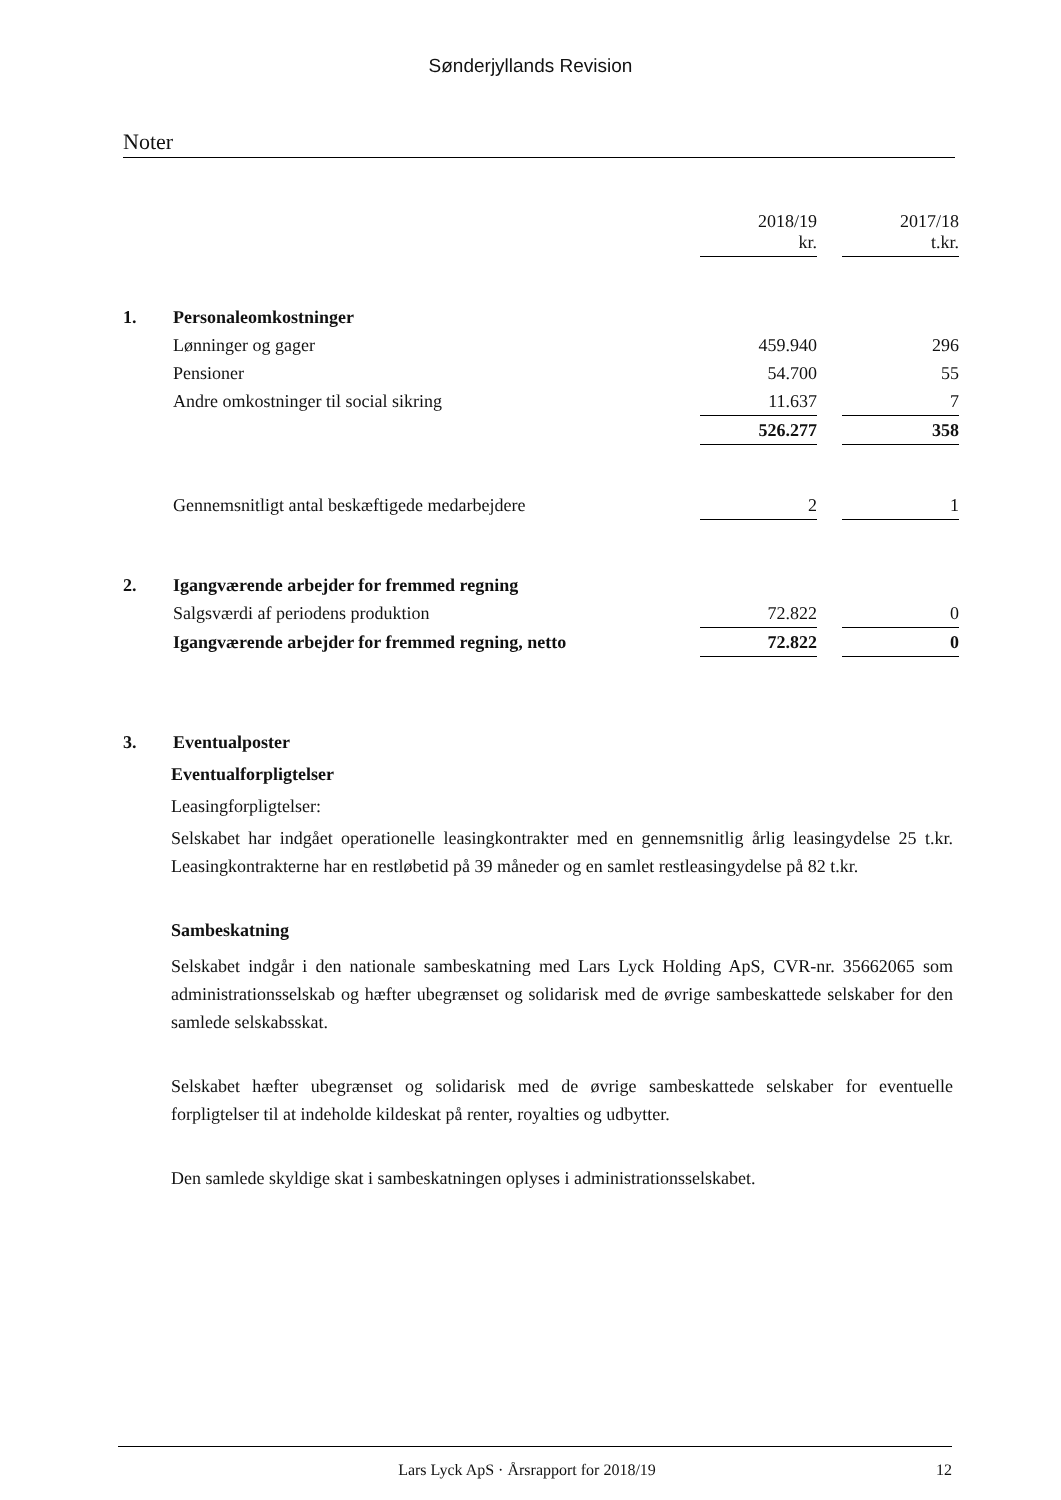Sønderjyllands Revision
Noter
| | | 2018/19 kr. | | 2017/18 t.kr. |
| 1. | Personaleomkostninger | | | |
| | Lønninger og gager | 459.940 | | 296 |
| | Pensioner | 54.700 | | 55 |
| | Andre omkostninger til social sikring | 11.637 | | 7 |
| | | 526.277 | | 358 |
| | Gennemsnitligt antal beskæftigede medarbejdere | 2 | | 1 |
| 2. | Igangværende arbejder for fremmed regning | | | |
| | Salgsværdi af periodens produktion | 72.822 | | 0 |
| | Igangværende arbejder for fremmed regning, netto | 72.822 | | 0 |
| 3. | Eventualposter | | | |
Eventualforpligtelser
Leasingforpligtelser:
Selskabet har indgået operationelle leasingkontrakter med en gennemsnitlig årlig leasingydelse 25 t.kr. Leasingkontrakterne har en restløbetid på 39 måneder og en samlet restleasingydelse på 82 t.kr.
Sambeskatning
Selskabet indgår i den nationale sambeskatning med Lars Lyck Holding ApS, CVR-nr. 35662065 som administrationsselskab og hæfter ubegrænset og solidarisk med de øvrige sambeskattede selskaber for den samlede selskabsskat.
Selskabet hæfter ubegrænset og solidarisk med de øvrige sambeskattede selskaber for eventuelle forpligtelser til at indeholde kildeskat på renter, royalties og udbytter.
Den samlede skyldige skat i sambeskatningen oplyses i administrationsselskabet.
Lars Lyck ApS · Årsrapport for 2018/19 12